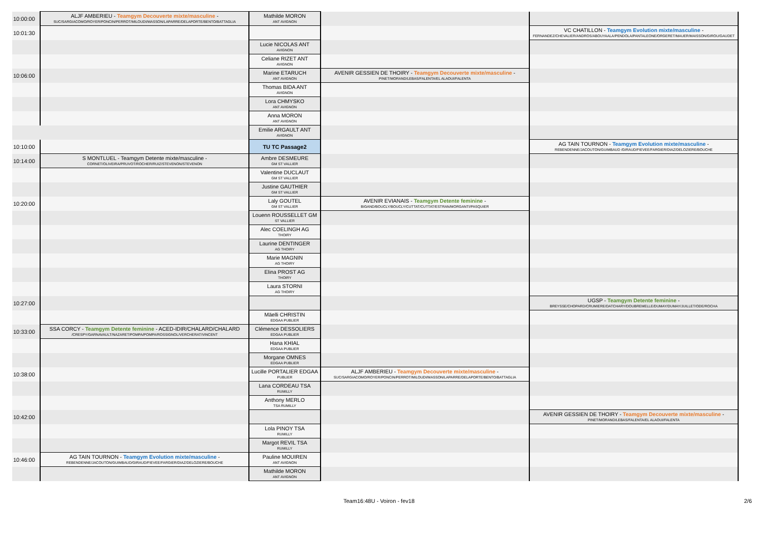| 10:00:00 | ALJF AMBERIEU - Teamgym Decouverte mixte/masculine - SUC/SARGIACOMO/ROYER/PONCIN/PERROT/MILOUDI/MASSON/LAPARRE/DELAPORTE/BENTO/BATTAGLIA | Mathilde MORON ANT AVIGNON | | |
| 10:01:30 | | | | VC CHATILLON - Teamgym Evolution mixte/masculine - FERNANDEZ/CHEVALIER/ANDROS/ABOUYAALA/PENDOLA/PANTALEONE/ORGERET/MAUER/MAISSON/GIROU/GAUDET |
| | | Lucie NICOLAS ANT AVIGNON | | |
| | | Celiane RIZET ANT AVIGNON | | |
| 10:06:00 | | Marine ETARUCH ANT AVIGNON | AVENIR GESSIEN DE THOIRY - Teamgym Decouverte mixte/masculine - PINET/MORAND/LEBAS/FALENTA/EL ALAOUI/FALENTA | |
| | | Thomas BIDA ANT AVIGNON | | |
| | | Lora CHMYSKO ANT AVIGNON | | |
| | | Anna MORON ANT AVIGNON | | |
| | | Emilie ARGAULT ANT AVIGNON | | |
| 10:10:00 | | TU TC Passage2 | | AG TAIN TOURNON - Teamgym Evolution mixte/masculine - REBENDENNE/JACOUTON/GUIMBAUD /GIRAUD/FIEVEE/FARGIER/DIAZ/DELOZIERE/BOUCHE |
| 10:14:00 | S MONTLUEL - Teamgym Detente mixte/masculine - CORNET/OLIVEIRA/PRUVOT/ROCHER/RUIZ/STEVENON/STEVENON | Ambre DESMEURE GM ST VALLIER | | |
| | | Valentine DUCLAUT GM ST VALLIER | | |
| | | Justine GAUTHIER GM ST VALLIER | | |
| 10:20:00 | | Laly GOUTEL GM ST VALLIER | AVENIR EVIANAIS - Teamgym Detente feminine - BIGAND/BOUCLY/BOUCLY/CUTTAT/CUTTAT/ESTRAN/MORGANTI/PASQUIER | |
| | | Louenn ROUSSELLET GM ST VALLIER | | |
| | | Alec COELINGH AG THOIRY | | |
| | | Laurine DENTINGER AG THOIRY | | |
| | | Marie MAGNIN AG THOIRY | | |
| | | Elina PROST AG THOIRY | | |
| | | Laura STORNI AG THOIRY | | |
| 10:27:00 | | | | UGSP - Teamgym Detente feminine - BREYSSE/CHOPARD/CRUMIERE/DATCHARY/DOUBREMELLE/DUMAY/DUMAY/JUILLET/ODE/ROCHA |
| | | Mäelli CHRISTIN EDGAA PUBLIER | | |
| 10:33:00 | SSA CORCY - Teamgym Detente feminine - ACED-IDIR/CHALARD/CHALARD /CRESPY/GARNAVAULT/NAZARET/POMPA/POMPA/ROSSIGNOL/VERCHERAT/VINCENT | Clémence DESSOLIERS EDGAA PUBLIER | | |
| | | Hana KHIAL EDGAA PUBLIER | | |
| | | Morgane OMNES EDGAA PUBLIER | | |
| 10:38:00 | | Lucille PORTALIER EDGAA PUBLIER | ALJF AMBERIEU - Teamgym Decouverte mixte/masculine - SUC/SARGIACOMO/ROYER/PONCIN/PERROT/MILOUDI/MASSON/LAPARRE/DELAPORTE/BENTO/BATTAGLIA | |
| | | Lana CORDEAU TSA RUMILLY | | |
| | | Anthony MERLO TSA RUMILLY | | |
| 10:42:00 | | | | AVENIR GESSIEN DE THOIRY - Teamgym Decouverte mixte/masculine - PINET/MORAND/LEBAS/FALENTA/EL ALAOUI/FALENTA |
| | | Lola PINOY TSA RUMILLY | | |
| | | Margot REVIL TSA RUMILLY | | |
| 10:46:00 | AG TAIN TOURNON - Teamgym Evolution mixte/masculine - REBENDENNE/JACOUTON/GUIMBAUD/GIRAUD/FIEVEE/FARGIER/DIAZ/DELOZIERE/BOUCHE | Pauline MOUIREN ANT AVIGNON | | |
| | | Mathilde MORON ANT AVIGNON | | |
Team16:48U - Voiron - fev18 2/6